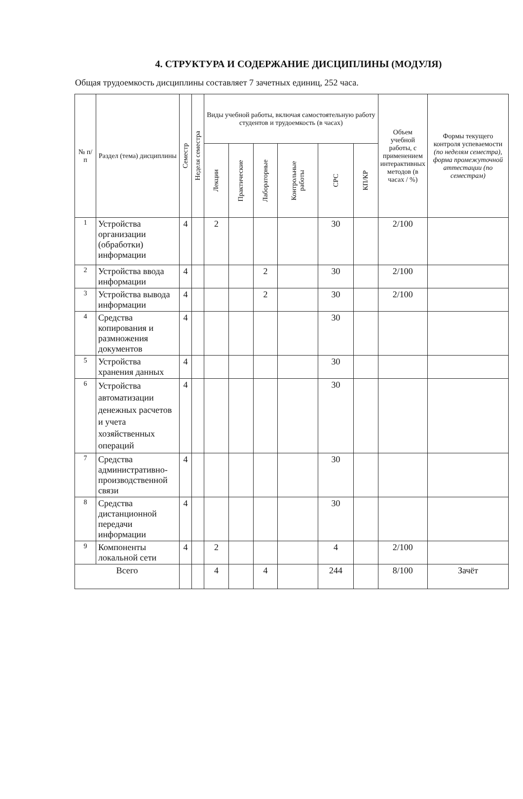4. СТРУКТУРА И СОДЕРЖАНИЕ ДИСЦИПЛИНЫ (МОДУЛЯ)
Общая трудоемкость дисциплины составляет 7 зачетных единиц, 252 часа.
| № п/п | Раздел (тема) дисциплины | Семестр | Неделя семестра | Виды учебной работы, включая самостоятельную работу студентов и трудоемкость (в часах) | | | | | | Объем учебной работы, с применением интерактивных методов (в часах / %) | Формы текущего контроля успеваемости (по неделям семестра), форма промежуточной аттестации (по семестрам) |
| --- | --- | --- | --- | --- | --- | --- | --- | --- | --- | --- | --- |
| | | | | Лекции | Практические | Лабораторные | Контрольные работы | СРС | КП/КР | | |
| 1 | Устройства организации (обработки) информации | 4 | | 2 | | | | 30 | | 2/100 | |
| 2 | Устройства ввода информации | 4 | | | | 2 | | 30 | | 2/100 | |
| 3 | Устройства вывода информации | 4 | | | | 2 | | 30 | | 2/100 | |
| 4 | Средства копирования и размножения документов | 4 | | | | | | 30 | | | |
| 5 | Устройства хранения данных | 4 | | | | | | 30 | | | |
| 6 | Устройства автоматизации денежных расчетов и учета хозяйственных операций | 4 | | | | | | 30 | | | |
| 7 | Средства административно-производственной связи | 4 | | | | | | 30 | | | |
| 8 | Средства дистанционной передачи информации | 4 | | | | | | 30 | | | |
| 9 | Компоненты локальной сети | 4 | | 2 | | | | 4 | | 2/100 | |
| Всего | | | | 4 | | 4 | | 244 | | 8/100 | Зачёт |